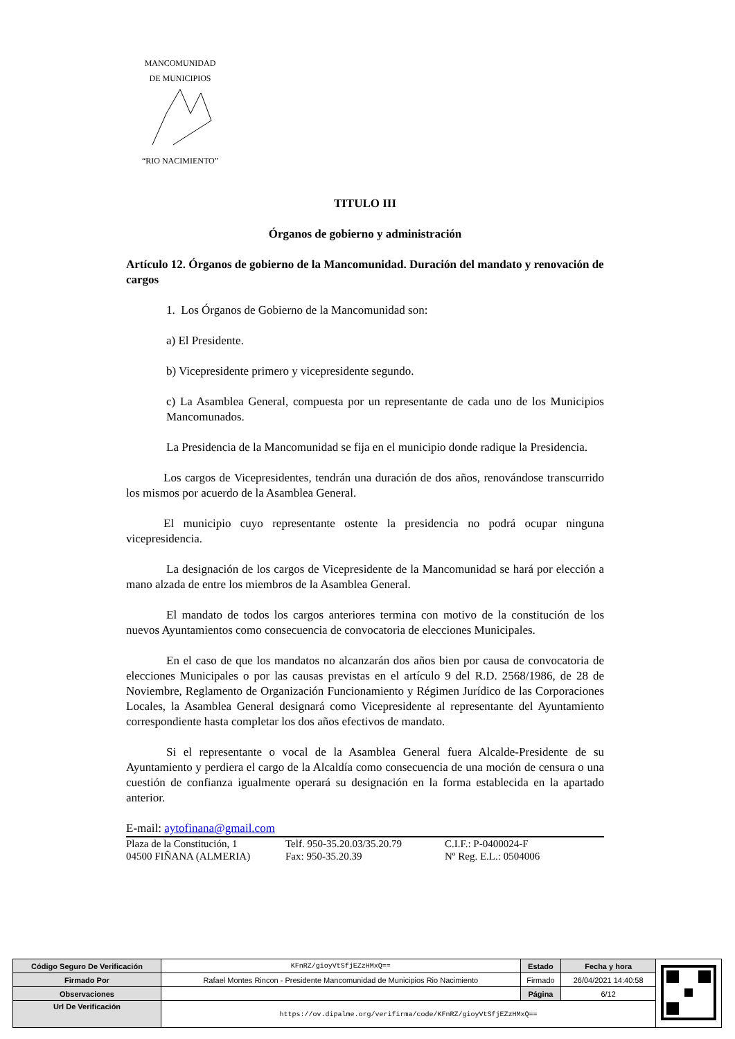MANCOMUNIDAD
DE MUNICIPIOS
“RIO NACIMIENTO”
TITULO III
Órganos de gobierno y administración
Artículo 12. Órganos de gobierno de la Mancomunidad. Duración del mandato y renovación de cargos
1. Los Órganos de Gobierno de la Mancomunidad son:
a) El Presidente.
b) Vicepresidente primero y vicepresidente segundo.
c) La Asamblea General, compuesta por un representante de cada uno de los Municipios Mancomunados.
La Presidencia de la Mancomunidad se fija en el municipio donde radique la Presidencia.
Los cargos de Vicepresidentes, tendrán una duración de dos años, renovándose transcurrido los mismos por acuerdo de la Asamblea General.
El municipio cuyo representante ostente la presidencia no podrá ocupar ninguna vicepresidencia.
La designación de los cargos de Vicepresidente de la Mancomunidad se hará por elección a mano alzada de entre los miembros de la Asamblea General.
El mandato de todos los cargos anteriores termina con motivo de la constitución de los nuevos Ayuntamientos como consecuencia de convocatoria de elecciones Municipales.
En el caso de que los mandatos no alcanzarán dos años bien por causa de convocatoria de elecciones Municipales o por las causas previstas en el artículo 9 del R.D. 2568/1986, de 28 de Noviembre, Reglamento de Organización Funcionamiento y Régimen Jurídico de las Corporaciones Locales, la Asamblea General designará como Vicepresidente al representante del Ayuntamiento correspondiente hasta completar los dos años efectivos de mandato.
Si el representante o vocal de la Asamblea General fuera Alcalde-Presidente de su Ayuntamiento y perdiera el cargo de la Alcaldía como consecuencia de una moción de censura o una cuestión de confianza igualmente operará su designación en la forma establecida en la apartado anterior.
E-mail: aytofinana@gmail.com
Plaza de la Constitución, 1
04500 FIÑANA (ALMERIA)
Telf. 950-35.20.03/35.20.79
Fax: 950-35.20.39
C.I.F.: P-0400024-F
Nº Reg. E.L.: 0504006
| Código Seguro De Verificación | KFnRZ/gioyVtSfjEZzHMxQ== | Estado | Fecha y hora | |
| Firmado Por | Rafael Montes Rincon - Presidente Mancomunidad de Municipios Rio Nacimiento | Firmado | 26/04/2021 14:40:58 | |
| Observaciones | | Página | 6/12 | |
| Url De Verificación | https://ov.dipalme.org/verifirma/code/KFnRZ/gioyVtSfjEZzHMxQ== | | | |